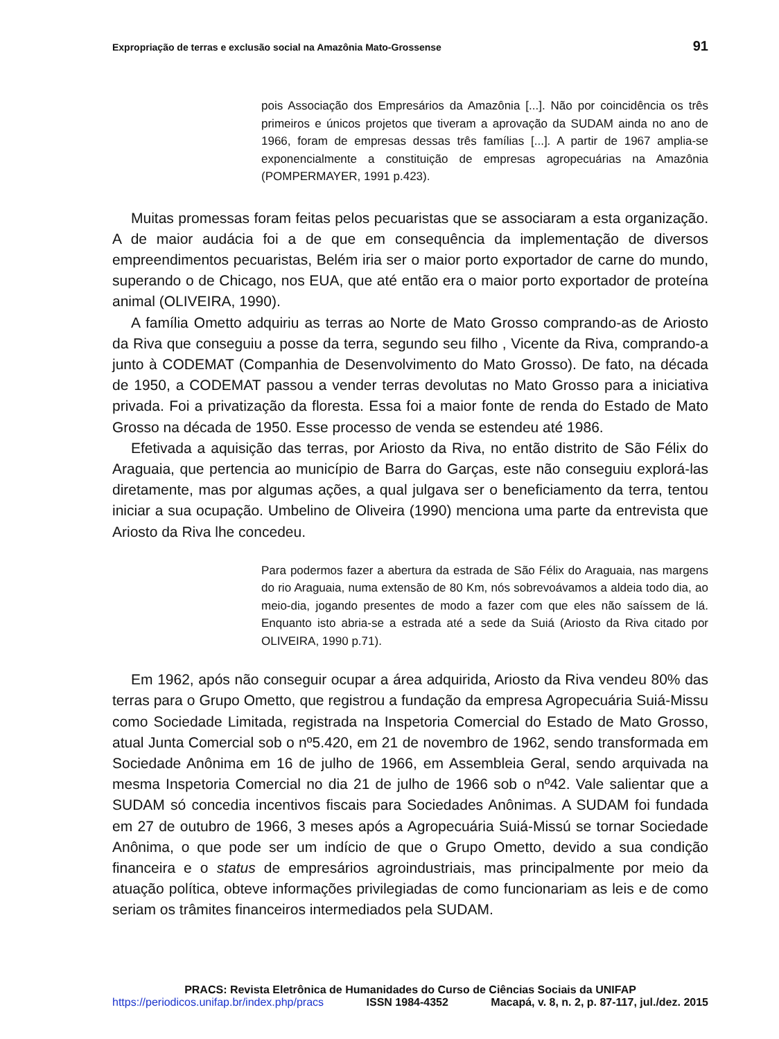Expropriação de terras e exclusão social na Amazônia Mato-Grossense 91
pois Associação dos Empresários da Amazônia [...]. Não por coincidência os três primeiros e únicos projetos que tiveram a aprovação da SUDAM ainda no ano de 1966, foram de empresas dessas três famílias [...]. A partir de 1967 amplia-se exponencialmente a constituição de empresas agropecuárias na Amazônia (POMPERMAYER, 1991 p.423).
Muitas promessas foram feitas pelos pecuaristas que se associaram a esta organização. A de maior audácia foi a de que em consequência da implementação de diversos empreendimentos pecuaristas, Belém iria ser o maior porto exportador de carne do mundo, superando o de Chicago, nos EUA, que até então era o maior porto exportador de proteína animal (OLIVEIRA, 1990).
A família Ometto adquiriu as terras ao Norte de Mato Grosso comprando-as de Ariosto da Riva que conseguiu a posse da terra, segundo seu filho , Vicente da Riva, comprando-a junto à CODEMAT (Companhia de Desenvolvimento do Mato Grosso). De fato, na década de 1950, a CODEMAT passou a vender terras devolutas no Mato Grosso para a iniciativa privada. Foi a privatização da floresta. Essa foi a maior fonte de renda do Estado de Mato Grosso na década de 1950. Esse processo de venda se estendeu até 1986.
Efetivada a aquisição das terras, por Ariosto da Riva, no então distrito de São Félix do Araguaia, que pertencia ao município de Barra do Garças, este não conseguiu explorá-las diretamente, mas por algumas ações, a qual julgava ser o beneficiamento da terra, tentou iniciar a sua ocupação. Umbelino de Oliveira (1990) menciona uma parte da entrevista que Ariosto da Riva lhe concedeu.
Para podermos fazer a abertura da estrada de São Félix do Araguaia, nas margens do rio Araguaia, numa extensão de 80 Km, nós sobrevoávamos a aldeia todo dia, ao meio-dia, jogando presentes de modo a fazer com que eles não saíssem de lá. Enquanto isto abria-se a estrada até a sede da Suiá (Ariosto da Riva citado por OLIVEIRA, 1990 p.71).
Em 1962, após não conseguir ocupar a área adquirida, Ariosto da Riva vendeu 80% das terras para o Grupo Ometto, que registrou a fundação da empresa Agropecuária Suiá-Missu como Sociedade Limitada, registrada na Inspetoria Comercial do Estado de Mato Grosso, atual Junta Comercial sob o nº5.420, em 21 de novembro de 1962, sendo transformada em Sociedade Anônima em 16 de julho de 1966, em Assembleia Geral, sendo arquivada na mesma Inspetoria Comercial no dia 21 de julho de 1966 sob o nº42. Vale salientar que a SUDAM só concedia incentivos fiscais para Sociedades Anônimas. A SUDAM foi fundada em 27 de outubro de 1966, 3 meses após a Agropecuária Suiá-Missú se tornar Sociedade Anônima, o que pode ser um indício de que o Grupo Ometto, devido a sua condição financeira e o status de empresários agroindustriais, mas principalmente por meio da atuação política, obteve informações privilegiadas de como funcionariam as leis e de como seriam os trâmites financeiros intermediados pela SUDAM.
PRACS: Revista Eletrônica de Humanidades do Curso de Ciências Sociais da UNIFAP
https://periodicos.unifap.br/index.php/pracs ISSN 1984-4352 Macapá, v. 8, n. 2, p. 87-117, jul./dez. 2015